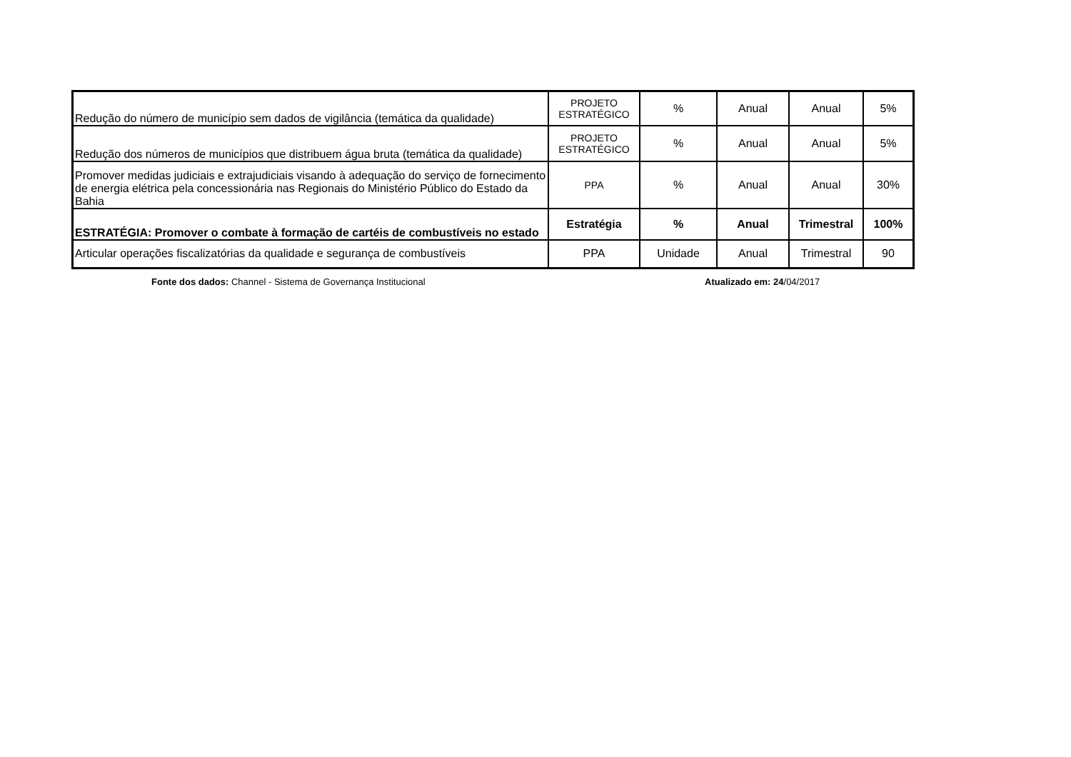| Redução do número de município sem dados de vigilância (temática da qualidade) | PROJETO ESTRATÉGICO | % | Anual | Anual | 5% |
| Redução dos números de municípios que distribuem água bruta (temática da qualidade) | PROJETO ESTRATÉGICO | % | Anual | Anual | 5% |
| Promover medidas judiciais e extrajudiciais visando à adequação do serviço de fornecimento de energia elétrica pela concessionária nas Regionais do Ministério Público do Estado da Bahia | PPA | % | Anual | Anual | 30% |
| ESTRATÉGIA: Promover o combate à formação de cartéis de combustíveis no estado | Estratégia | % | Anual | Trimestral | 100% |
| Articular operações fiscalizatórias da qualidade e segurança de combustíveis | PPA | Unidade | Anual | Trimestral | 90 |
Fonte dos dados: Channel - Sistema de Governança Institucional Atualizado em: 24/04/2017